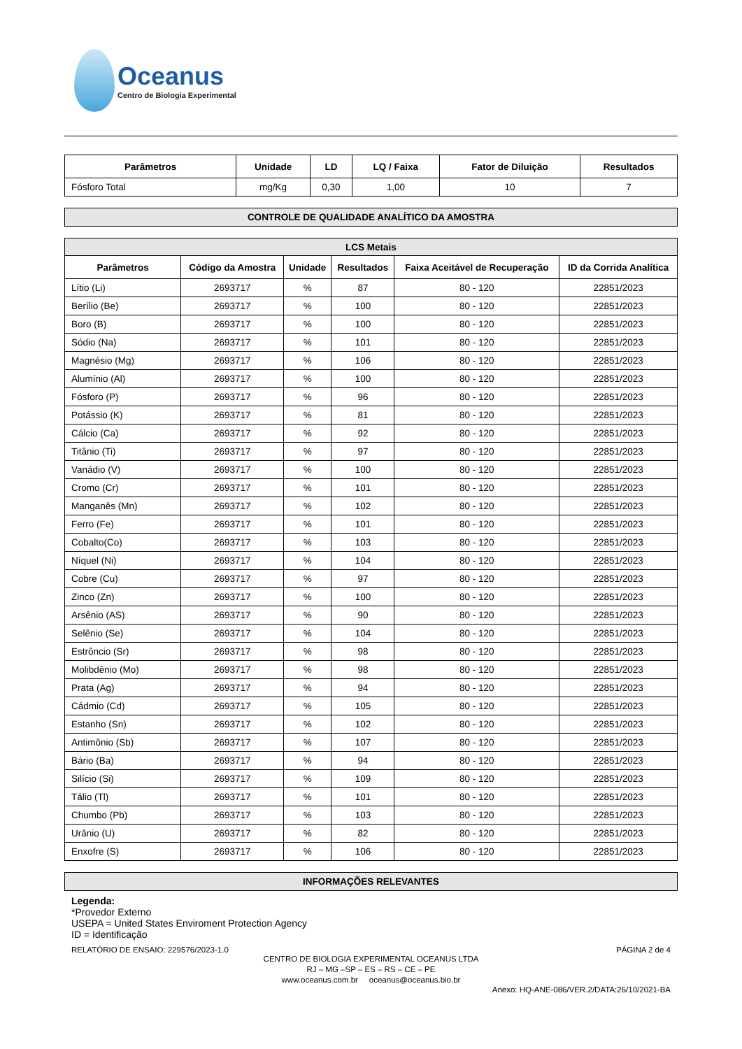Oceanus
Centro de Biologia Experimental
| Parâmetros | Unidade | LD | LQ / Faixa | Fator de Diluição | Resultados |
| --- | --- | --- | --- | --- | --- |
| Fósforo Total | mg/Kg | 0,30 | 1,00 | 10 | 7 |
CONTROLE DE QUALIDADE ANALÍTICO DA AMOSTRA
| LCS Metais | | | | | |
| --- | --- | --- | --- | --- | --- |
| Parâmetros | Código da Amostra | Unidade | Resultados | Faixa Aceitável de Recuperação | ID da Corrida Analítica |
| Lítio (Li) | 2693717 | % | 87 | 80 - 120 | 22851/2023 |
| Berílio (Be) | 2693717 | % | 100 | 80 - 120 | 22851/2023 |
| Boro (B) | 2693717 | % | 100 | 80 - 120 | 22851/2023 |
| Sódio (Na) | 2693717 | % | 101 | 80 - 120 | 22851/2023 |
| Magnésio (Mg) | 2693717 | % | 106 | 80 - 120 | 22851/2023 |
| Alumínio (Al) | 2693717 | % | 100 | 80 - 120 | 22851/2023 |
| Fósforo (P) | 2693717 | % | 96 | 80 - 120 | 22851/2023 |
| Potássio (K) | 2693717 | % | 81 | 80 - 120 | 22851/2023 |
| Cálcio (Ca) | 2693717 | % | 92 | 80 - 120 | 22851/2023 |
| Titânio (Ti) | 2693717 | % | 97 | 80 - 120 | 22851/2023 |
| Vanádio (V) | 2693717 | % | 100 | 80 - 120 | 22851/2023 |
| Cromo (Cr) | 2693717 | % | 101 | 80 - 120 | 22851/2023 |
| Manganês (Mn) | 2693717 | % | 102 | 80 - 120 | 22851/2023 |
| Ferro (Fe) | 2693717 | % | 101 | 80 - 120 | 22851/2023 |
| Cobalto(Co) | 2693717 | % | 103 | 80 - 120 | 22851/2023 |
| Níquel (Ni) | 2693717 | % | 104 | 80 - 120 | 22851/2023 |
| Cobre (Cu) | 2693717 | % | 97 | 80 - 120 | 22851/2023 |
| Zinco (Zn) | 2693717 | % | 100 | 80 - 120 | 22851/2023 |
| Arsênio (AS) | 2693717 | % | 90 | 80 - 120 | 22851/2023 |
| Selênio (Se) | 2693717 | % | 104 | 80 - 120 | 22851/2023 |
| Estrôncio (Sr) | 2693717 | % | 98 | 80 - 120 | 22851/2023 |
| Molibdênio (Mo) | 2693717 | % | 98 | 80 - 120 | 22851/2023 |
| Prata (Ag) | 2693717 | % | 94 | 80 - 120 | 22851/2023 |
| Cádmio (Cd) | 2693717 | % | 105 | 80 - 120 | 22851/2023 |
| Estanho (Sn) | 2693717 | % | 102 | 80 - 120 | 22851/2023 |
| Antimônio (Sb) | 2693717 | % | 107 | 80 - 120 | 22851/2023 |
| Bário (Ba) | 2693717 | % | 94 | 80 - 120 | 22851/2023 |
| Silício (Si) | 2693717 | % | 109 | 80 - 120 | 22851/2023 |
| Tálio (Tl) | 2693717 | % | 101 | 80 - 120 | 22851/2023 |
| Chumbo (Pb) | 2693717 | % | 103 | 80 - 120 | 22851/2023 |
| Urânio (U) | 2693717 | % | 82 | 80 - 120 | 22851/2023 |
| Enxofre (S) | 2693717 | % | 106 | 80 - 120 | 22851/2023 |
INFORMAÇÕES RELEVANTES
Legenda:
*Provedor Externo
USEPA = United States Enviroment Protection Agency
ID = Identificação
RELATÓRIO DE ENSAIO: 229576/2023-1.0 PÁGINA 2 de 4
CENTRO DE BIOLOGIA EXPERIMENTAL OCEANUS LTDA
RJ – MG –SP – ES – RS – CE – PE
www.oceanus.com.br oceanus@oceanus.bio.br
Anexo: HQ-ANE-086/VER.2/DATA:26/10/2021-BA